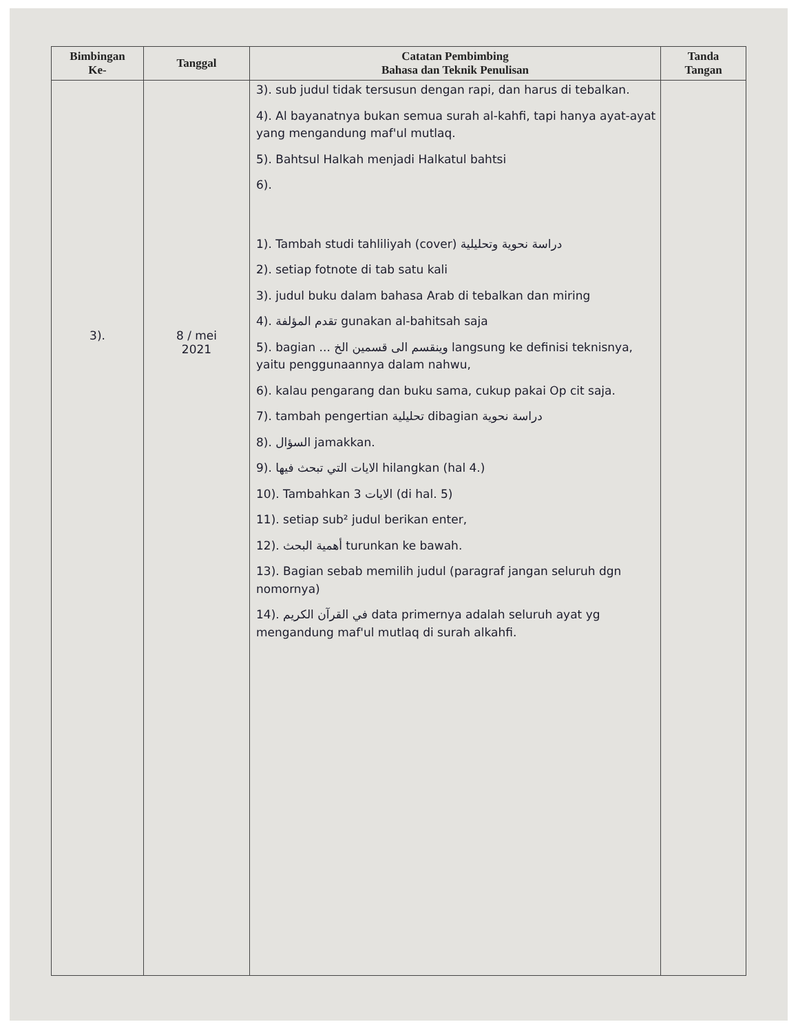| Bimbingan Ke- | Tanggal | Catatan Pembimbing Bahasa dan Teknik Penulisan | Tanda Tangan |
| --- | --- | --- | --- |
| 3). | 8 / mei 2021 | 3). sub judul tidak tersusun dengan rapi, dan harus di tebalkan. 4). Al bayanatnya bukan semua surah al-kahfi, tapi hanya ayat-ayat yang mengandung maf'ul mutlaq. 5). Bahtsul Halkah menjadi Halkatul bahtsi 6). 1). Tambah studi tahliliyah (cover) دراسة نحوية وتحليلية 2). setiap fotnote di tab satu kali 3). judul buku dalam bahasa Arab di tebalkan dan miring 4). تقدم المؤلفة gunakan al-bahitsah saja 5). bagian ... وينقسم الى قسمين الخ langsung ke definisi teknisnya, yaitu penggunaannya dalam nahwu, 6). kalau pengarang dan buku sama, cukup pakai Op cit saja. 7). tambah pengertian تحليلية dibagian دراسة نحوية 8). السؤال jamakkan. 9). الايات التي تبحث فيها hilangkan (hal 4.) 10). Tambahkan الايات 3 (di hal. 5) 11). setiap sub² judul berikan enter, 12). أهمية البحث turunkan ke bawah. 13). Bagian sebab memilih judul (paragraf jangan seluruh dgn nomornya) 14). في القرآن الكريم data primernya adalah seluruh ayat yg mengandung maf'ul mutlaq di surah alkahfi. | |